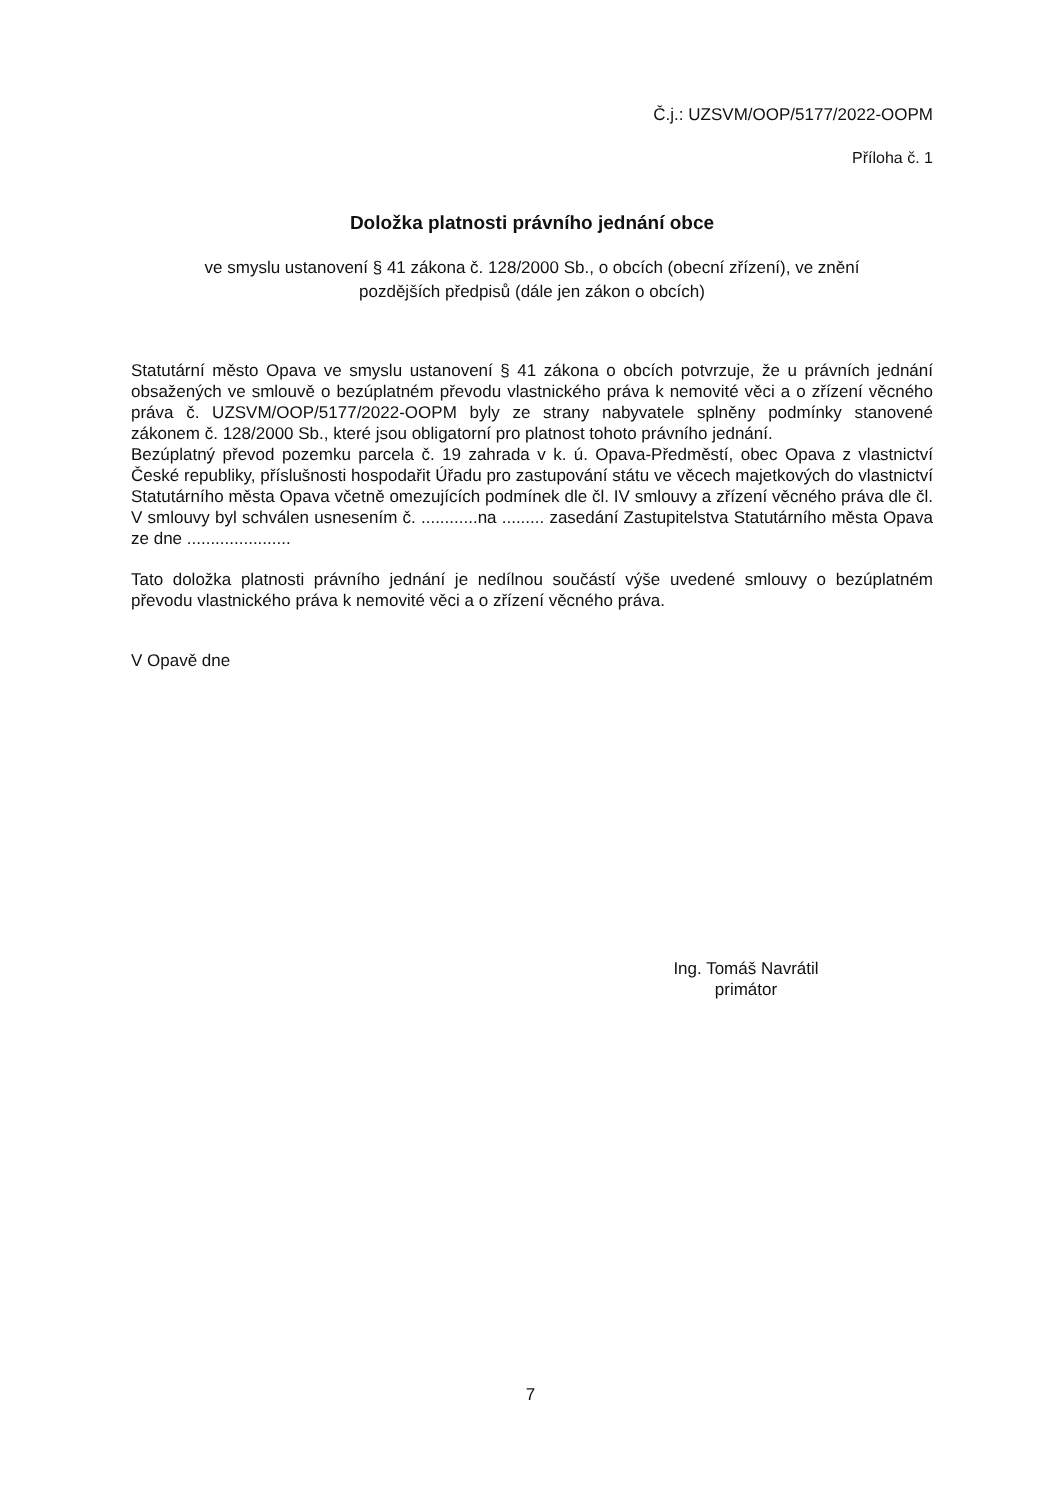Č.j.: UZSVM/OOP/5177/2022-OOPM
Příloha č. 1
Doložka platnosti právního jednání obce
ve smyslu ustanovení § 41 zákona č. 128/2000 Sb., o obcích (obecní zřízení), ve znění
pozdějších předpisů (dále jen zákon o obcích)
Statutární město Opava ve smyslu ustanovení § 41 zákona o obcích potvrzuje, že u právních jednání obsažených ve smlouvě o bezúplatném převodu vlastnického práva k nemovité věci a o zřízení věcného práva č. UZSVM/OOP/5177/2022-OOPM byly ze strany nabyvatele splněny podmínky stanovené zákonem č. 128/2000 Sb., které jsou obligatorní pro platnost tohoto právního jednání.
Bezúplatný převod pozemku parcela č. 19 zahrada v k. ú. Opava-Předměstí, obec Opava z vlastnictví České republiky, příslušnosti hospodařit Úřadu pro zastupování státu ve věcech majetkových do vlastnictví Statutárního města Opava včetně omezujících podmínek dle čl. IV smlouvy a zřízení věcného práva dle čl. V smlouvy byl schválen usnesením č. ............na ......... zasedání Zastupitelstva Statutárního města Opava ze dne ......................
Tato doložka platnosti právního jednání je nedílnou součástí výše uvedené smlouvy o bezúplatném převodu vlastnického práva k nemovité věci a o zřízení věcného práva.
V Opavě dne
Ing. Tomáš Navrátil
primátor
7